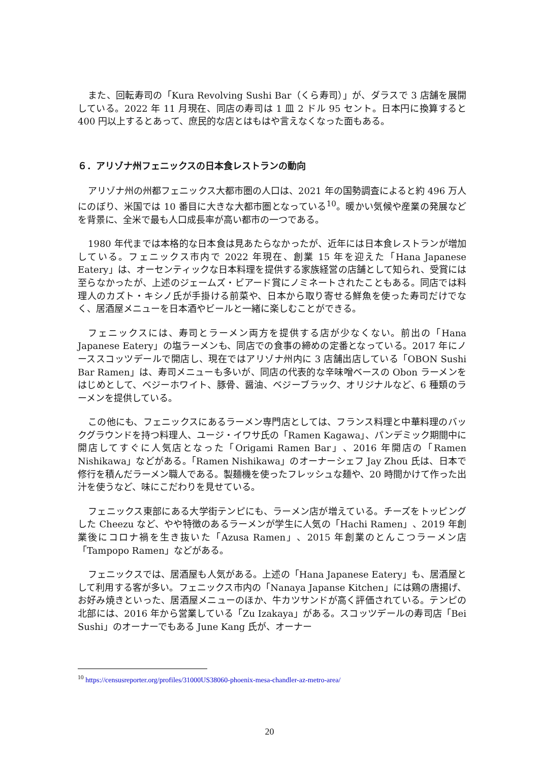また、回転寿司の「Kura Revolving Sushi Bar（くら寿司）」が、ダラスで 3 店舗を展開している。2022 年 11 月現在、同店の寿司は 1 皿 2 ドル 95 セント。日本円に換算すると 400 円以上するとあって、庶民的な店とはもはや言えなくなった面もある。
６．アリゾナ州フェニックスの日本食レストランの動向
アリゾナ州の州都フェニックス大都市圏の人口は、2021 年の国勢調査によると約 496 万人にのぼり、米国では 10 番目に大きな大都市圏となっている<sup>10</sup>。暖かい気候や産業の発展などを背景に、全米で最も人口成長率が高い都市の一つである。
1980 年代までは本格的な日本食は見あたらなかったが、近年には日本食レストランが増加している。フェニックス市内で 2022 年現在、創業 15 年を迎えた「Hana Japanese Eatery」は、オーセンティックな日本料理を提供する家族経営の店舗として知られ、受賞には至らなかったが、上述のジェームズ・ビアード賞にノミネートされたこともある。同店では料理人のカズト・キシノ氏が手掛ける前菜や、日本から取り寄せる鮮魚を使った寿司だけでなく、居酒屋メニューを日本酒やビールと一緒に楽しむことができる。
フェニックスには、寿司とラーメン両方を提供する店が少なくない。前出の「Hana Japanese Eatery」の塩ラーメンも、同店での食事の締めの定番となっている。2017 年にノーススコッツデールで開店し、現在ではアリゾナ州内に 3 店舗出店している「OBON Sushi Bar Ramen」は、寿司メニューも多いが、同店の代表的な辛味噌ベースの Obon ラーメンをはじめとして、ベジーホワイト、豚骨、醤油、ベジーブラック、オリジナルなど、6 種類のラーメンを提供している。
この他にも、フェニックスにあるラーメン専門店としては、フランス料理と中華料理のバックグラウンドを持つ料理人、ユージ・イワサ氏の「Ramen Kagawa」、パンデミック期間中に開店してすぐに人気店となった「Origami Ramen Bar」、2016 年開店の「Ramen Nishikawa」などがある。「Ramen Nishikawa」のオーナーシェフ Jay Zhou 氏は、日本で修行を積んだラーメン職人である。製麺機を使ったフレッシュな麺や、20 時間かけて作った出汁を使うなど、味にこだわりを見せている。
フェニックス東部にある大学街テンピにも、ラーメン店が増えている。チーズをトッピングした Cheezu など、やや特徴のあるラーメンが学生に人気の「Hachi Ramen」、2019 年創業後にコロナ禍を生き抜いた「Azusa Ramen」、2015 年創業のとんこつラーメン店「Tampopo Ramen」などがある。
フェニックスでは、居酒屋も人気がある。上述の「Hana Japanese Eatery」も、居酒屋として利用する客が多い。フェニックス市内の「Nanaya Japanse Kitchen」には鶏の唐揚げ、お好み焼きといった、居酒屋メニューのほか、牛カツサンドが高く評価されている。テンピの北部には、2016 年から営業している「Zu Izakaya」がある。スコッツデールの寿司店「Bei Sushi」のオーナーでもある June Kang 氏が、オーナー
<sup>10</sup> https://censusreporter.org/profiles/31000US38060-phoenix-mesa-chandler-az-metro-area/
20